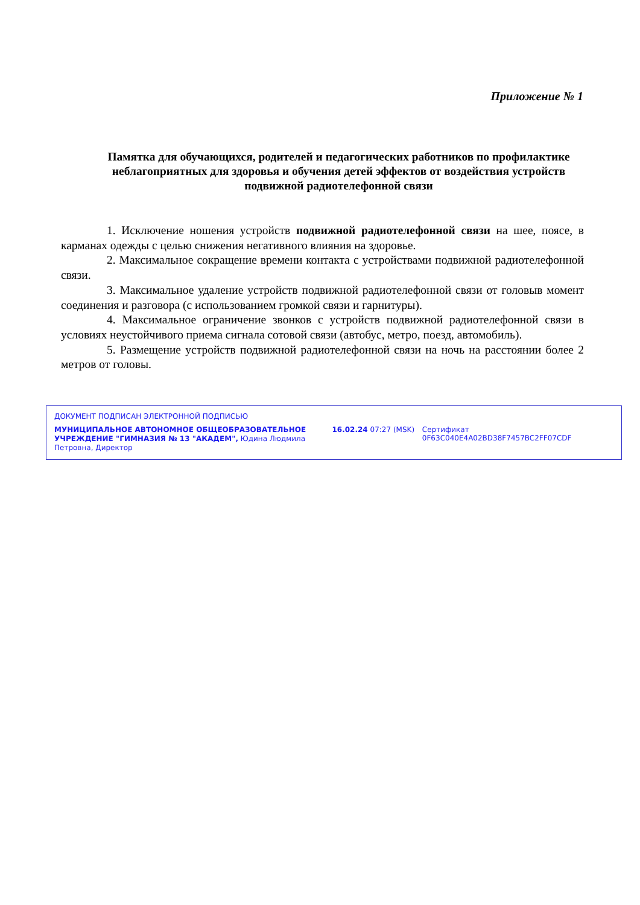Приложение № 1
Памятка для обучающихся, родителей и педагогических работников по профилактике неблагоприятных для здоровья и обучения детей эффектов от воздействия устройств подвижной радиотелефонной связи
1. Исключение ношения устройств подвижной радиотелефонной связи на шее, поясе, в карманах одежды с целью снижения негативного влияния на здоровье.
2. Максимальное сокращение времени контакта с устройствами подвижной радиотелефонной связи.
3. Максимальное удаление устройств подвижной радиотелефонной связи от головыв момент соединения и разговора (с использованием громкой связи и гарнитуры).
4. Максимальное ограничение звонков с устройств подвижной радиотелефонной связи в условиях неустойчивого приема сигнала сотовой связи (автобус, метро, поезд, автомобиль).
5. Размещение устройств подвижной радиотелефонной связи на ночь на расстоянии более 2 метров от головы.
ДОКУМЕНТ ПОДПИСАН ЭЛЕКТРОННОЙ ПОДПИСЬЮ
МУНИЦИПАЛЬНОЕ АВТОНОМНОЕ ОБЩЕОБРАЗОВАТЕЛЬНОЕ УЧРЕЖДЕНИЕ "ГИМНАЗИЯ № 13 "АКАДЕМ", Юдина Людмила Петровна, Директор
16.02.24 07:27 (MSK) Сертификат 0F63C040E4A02BD38F7457BC2FF07CDF